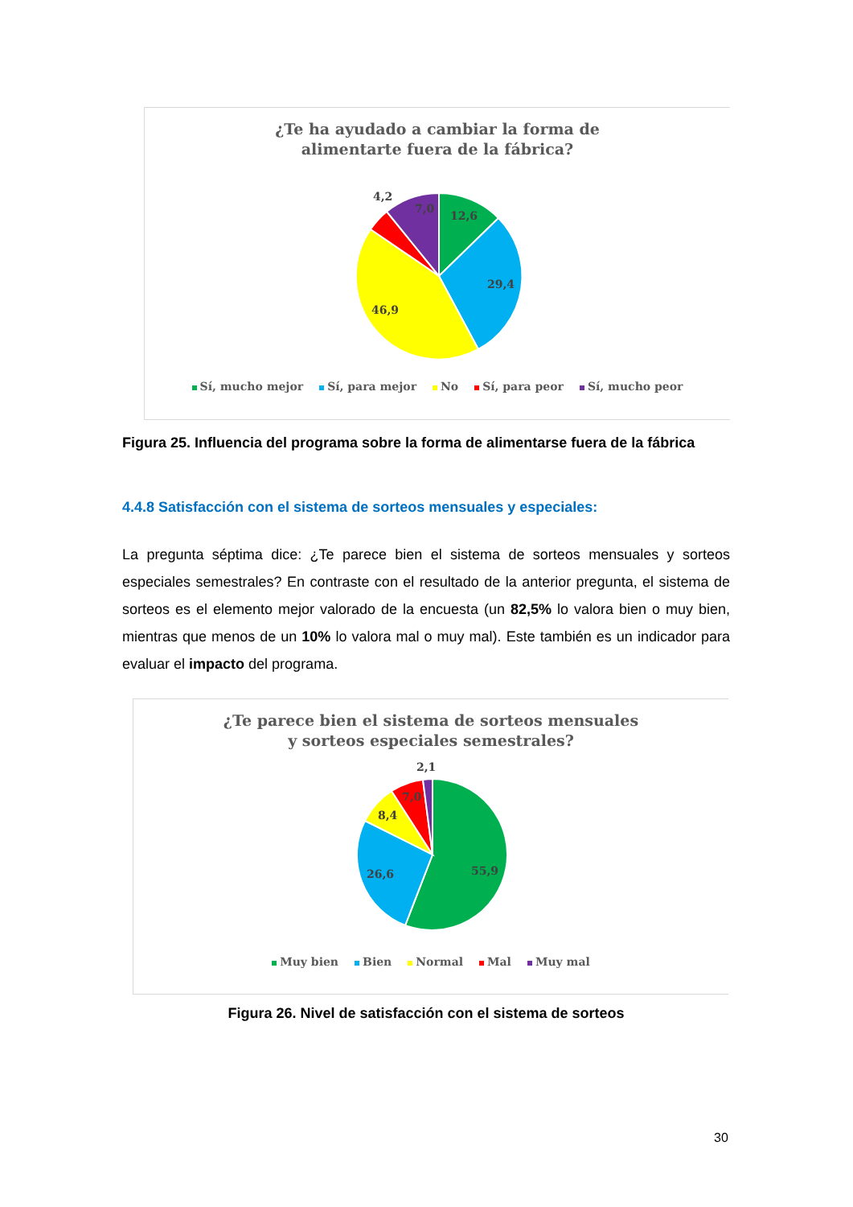¿Te ha ayudado a cambiar la forma de
alimentarte fuera de la fábrica?
12,6
29,4
46,9
4,2
7,0
Sí, mucho mejor Sí, para mejor No Sí, para peor Sí, mucho peor
Figura 25. Influencia del programa sobre la forma de alimentarse fuera de la fábrica
4.4.8 Satisfacción con el sistema de sorteos mensuales y especiales:
La pregunta séptima dice: ¿Te parece bien el sistema de sorteos mensuales y sorteos especiales semestrales? En contraste con el resultado de la anterior pregunta, el sistema de sorteos es el elemento mejor valorado de la encuesta (un 82,5% lo valora bien o muy bien, mientras que menos de un 10% lo valora mal o muy mal). Este también es un indicador para evaluar el impacto del programa.
¿Te parece bien el sistema de sorteos mensuales
y sorteos especiales semestrales?
55,9
26,6
8,4
7,0
2,1
Muy bien Bien Normal Mal Muy mal
Figura 26. Nivel de satisfacción con el sistema de sorteos
30